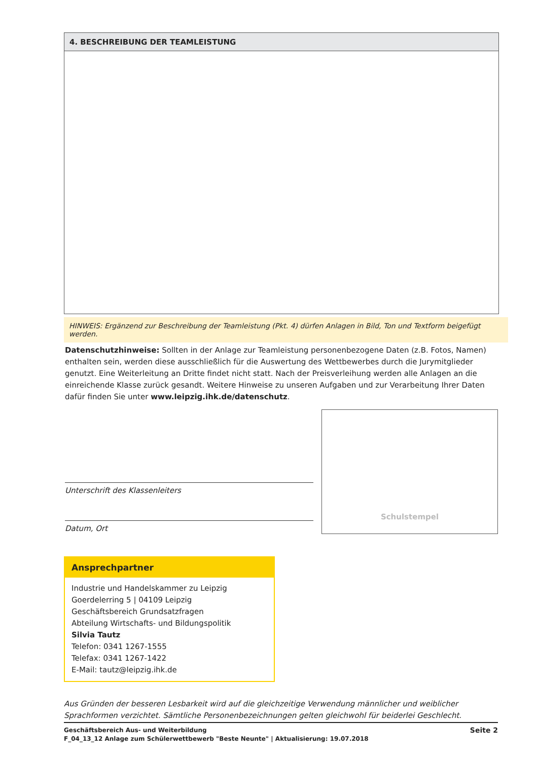4. BESCHREIBUNG DER TEAMLEISTUNG
HINWEIS: Ergänzend zur Beschreibung der Teamleistung (Pkt. 4) dürfen Anlagen in Bild, Ton und Textform beigefügt werden.
Datenschutzhinweise: Sollten in der Anlage zur Teamleistung personenbezogene Daten (z.B. Fotos, Namen) enthalten sein, werden diese ausschließlich für die Auswertung des Wettbewerbes durch die Jurymitglieder genutzt. Eine Weiterleitung an Dritte findet nicht statt. Nach der Preisverleihung werden alle Anlagen an die einreichende Klasse zurück gesandt. Weitere Hinweise zu unseren Aufgaben und zur Verarbeitung Ihrer Daten dafür finden Sie unter www.leipzig.ihk.de/datenschutz.
Unterschrift des Klassenleiters
Datum, Ort
Schulstempel
Ansprechpartner
Industrie und Handelskammer zu Leipzig
Goerdelerring 5 | 04109 Leipzig
Geschäftsbereich Grundsatzfragen
Abteilung Wirtschafts- und Bildungspolitik
Silvia Tautz
Telefon: 0341 1267-1555
Telefax: 0341 1267-1422
E-Mail: tautz@leipzig.ihk.de
Aus Gründen der besseren Lesbarkeit wird auf die gleichzeitige Verwendung männlicher und weiblicher Sprachformen verzichtet. Sämtliche Personenbezeichnungen gelten gleichwohl für beiderlei Geschlecht.
Geschäftsbereich Aus- und Weiterbildung
F_04_13_12 Anlage zum Schülerwettbewerb "Beste Neunte" | Aktualisierung: 19.07.2018
Seite 2